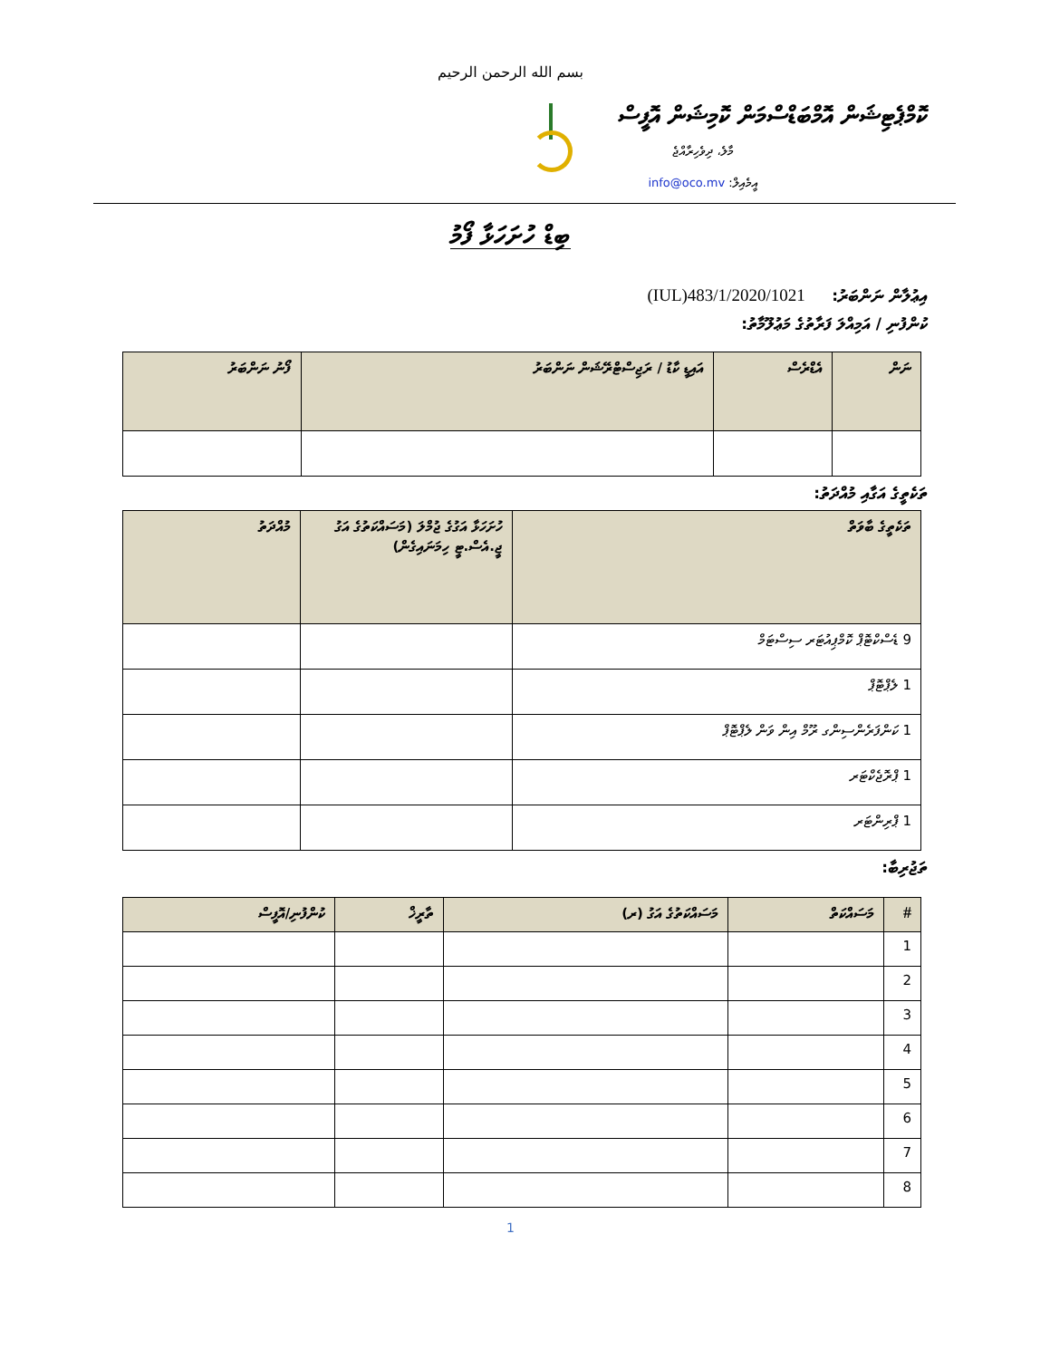بسم الله الرحمن الرحيم
ކޮމްޕެޓިޝަން އޮމްބަޑްސްމަން ކޮމިޝަން އޮފީސް
މާލެ، ދިވެހިރާއްޖެ
އީމެއިލް: info@oco.mv
ބިޑް ހުށަހަޅާ ފޯމު
އިޢުލާން ނަންބަރު: (IUL)483/1/2020/1021
ކުންފުނި / އަމިއްލަ ފަރާތުގެ މަޢުލޫމާތު:
| ނަން | އެޑްރެސް | އައިޑީ ކާޑު / ރަޖިސްޓްރޭޝަން ނަންބަރު | ފޯނު ނަންބަރު |
| --- | --- | --- | --- |
ތަކެތީގެ އަގާއި މުއްދަތު:
| ތަކެތީގެ ބާވަތް | ހުށަހަޅާ އަގުގެ ޖުމްލަ (މަސައްކަތުގެ އަގު ޖީ.އެސް.ޓީ ހިމަނައިގެން) | މުއްދަތު |
| --- | --- | --- |
| 9 ޑެސްކްޓޮޕް ކޮމްޕިއުޓަރ ސިސްޓަމް | | |
| 1 ލެޕްޓޮޕް | | |
| 1 ކަންފަރެންސިންގ ރޫމް އިން ވަން ލެޕްޓޮޕް | | |
| 1 ޕްރޮޖެކްޓަރ | | |
| 1 ޕްރިންޓަރ | | |
ތަޖުރިބާ:
| # | މަސައްކަތް | މަސައްކަތުގެ އަގު (ރ) | ތާރީޚް | ކުންފުނި/އޮފީސް |
| --- | --- | --- | --- | --- |
| 1 | | | | |
| 2 | | | | |
| 3 | | | | |
| 4 | | | | |
| 5 | | | | |
| 6 | | | | |
| 7 | | | | |
| 8 | | | | |
1